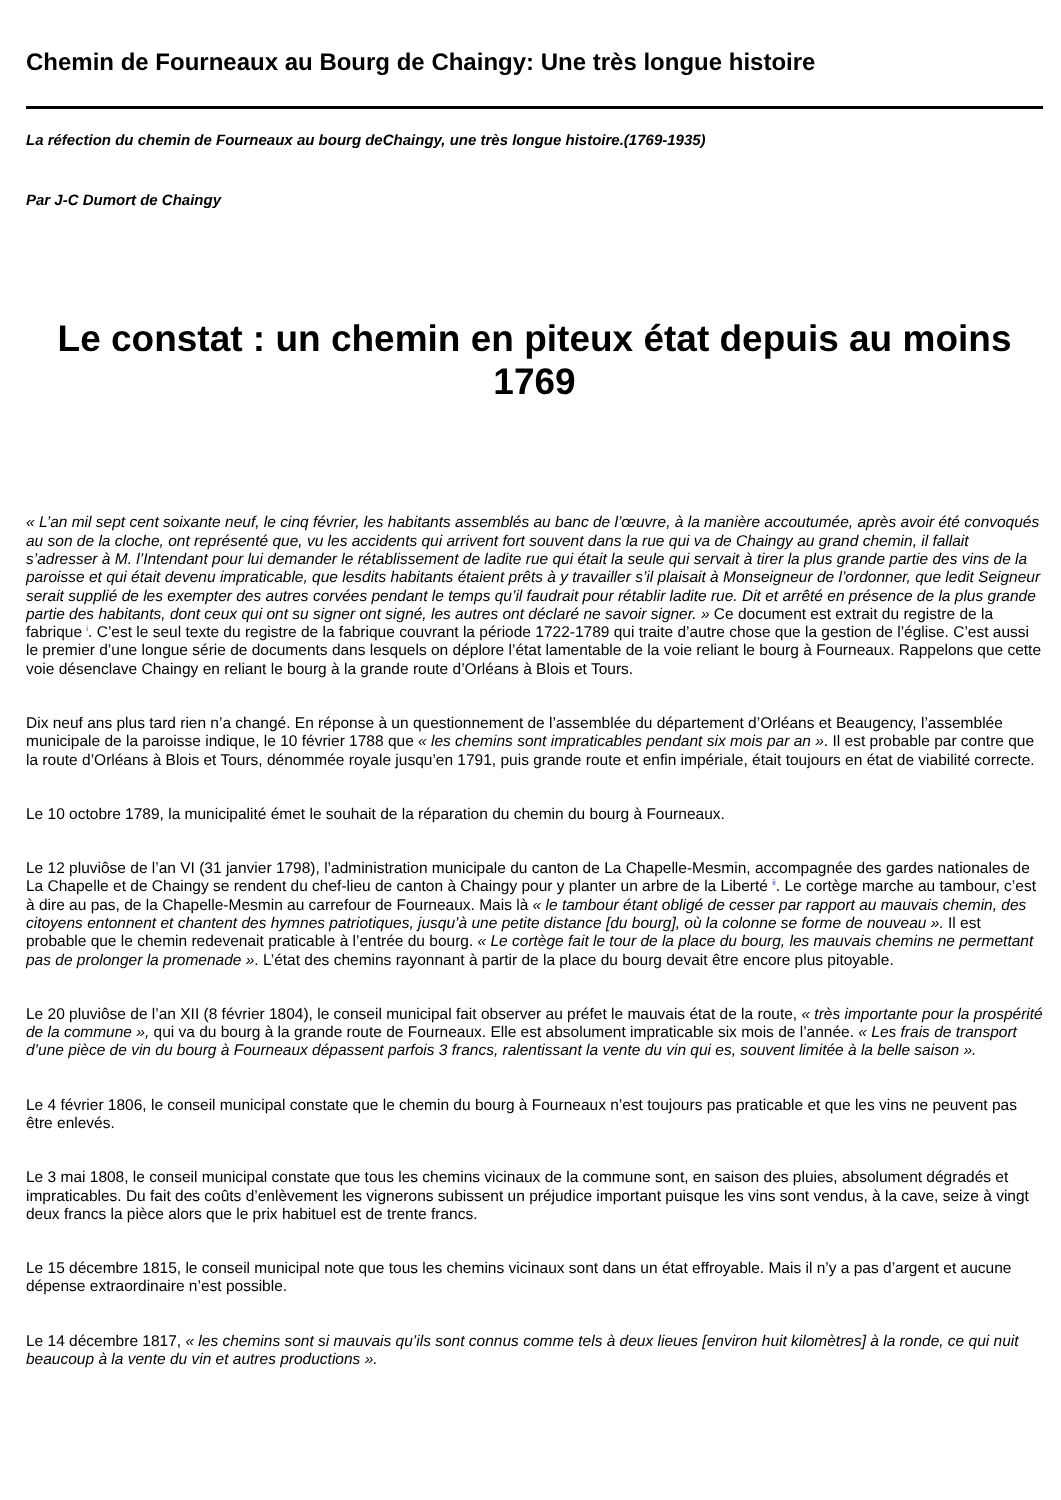Chemin de Fourneaux au Bourg de Chaingy: Une très longue histoire
La réfection du chemin de Fourneaux au bourg deChaingy, une très longue histoire.(1769-1935)
Par J-C Dumort de Chaingy
Le constat : un chemin en piteux état depuis au moins 1769
« L’an mil sept cent soixante neuf, le cinq février, les habitants assemblés au banc de l’œuvre, à la manière accoutumée, après avoir été convoqués au son de la cloche, ont représenté que, vu les accidents qui arrivent fort souvent dans la rue qui va de Chaingy au grand chemin, il fallait s’adresser à M. l’Intendant pour lui demander le rétablissement de ladite rue qui était la seule qui servait à tirer la plus grande partie des vins de la paroisse et qui était devenu impraticable, que lesdits habitants étaient prêts à y travailler s’il plaisait à Monseigneur de l’ordonner, que ledit Seigneur serait supplié de les exempter des autres corvées pendant le temps qu’il faudrait pour rétablir ladite rue. Dit et arrêté en présence de la plus grande partie des habitants, dont ceux qui ont su signer ont signé, les autres ont déclaré ne savoir signer. » Ce document est extrait du registre de la fabrique <sup>i</sup>. C’est le seul texte du registre de la fabrique couvrant la période 1722-1789 qui traite d’autre chose que la gestion de l’église. C’est aussi le premier d’une longue série de documents dans lesquels on déplore l’état lamentable de la voie reliant le bourg à Fourneaux. Rappelons que cette voie désenclave Chaingy en reliant le bourg à la grande route d’Orléans à Blois et Tours.
Dix neuf ans plus tard rien n’a changé. En réponse à un questionnement de l’assemblée du département d’Orléans et Beaugency, l’assemblée municipale de la paroisse indique, le 10 février 1788 que « les chemins sont impraticables pendant six mois par an ». Il est probable par contre que la route d’Orléans à Blois et Tours, dénommée royale jusqu’en 1791, puis grande route et enfin impériale, était toujours en état de viabilité correcte.
Le 10 octobre 1789, la municipalité émet le souhait de la réparation du chemin du bourg à Fourneaux.
Le 12 pluviôse de l’an VI (31 janvier 1798), l’administration municipale du canton de La Chapelle-Mesmin, accompagnée des gardes nationales de La Chapelle et de Chaingy se rendent du chef-lieu de canton à Chaingy pour y planter un arbre de la Liberté <sup>ii</sup>. Le cortège marche au tambour, c’est à dire au pas, de la Chapelle-Mesmin au carrefour de Fourneaux. Mais là « le tambour étant obligé de cesser par rapport au mauvais chemin, des citoyens entonnent et chantent des hymnes patriotiques, jusqu’à une petite distance [du bourg], où la colonne se forme de nouveau ». Il est probable que le chemin redevenait praticable à l’entrée du bourg. « Le cortège fait le tour de la place du bourg, les mauvais chemins ne permettant pas de prolonger la promenade ». L’état des chemins rayonnant à partir de la place du bourg devait être encore plus pitoyable.
Le 20 pluviôse de l’an XII (8 février 1804), le conseil municipal fait observer au préfet le mauvais état de la route, « très importante pour la prospérité de la commune », qui va du bourg à la grande route de Fourneaux. Elle est absolument impraticable six mois de l’année. « Les frais de transport d’une pièce de vin du bourg à Fourneaux dépassent parfois 3 francs, ralentissant la vente du vin qui es, souvent limitée à la belle saison ».
Le 4 février 1806, le conseil municipal constate que le chemin du bourg à Fourneaux n’est toujours pas praticable et que les vins ne peuvent pas être enlevés.
Le 3 mai 1808, le conseil municipal constate que tous les chemins vicinaux de la commune sont, en saison des pluies, absolument dégradés et impraticables. Du fait des coûts d’enlèvement les vignerons subissent un préjudice important puisque les vins sont vendus, à la cave, seize à vingt deux francs la pièce alors que le prix habituel est de trente francs.
Le 15 décembre 1815, le conseil municipal note que tous les chemins vicinaux sont dans un état effroyable. Mais il n’y a pas d’argent et aucune dépense extraordinaire n’est possible.
Le 14 décembre 1817, « les chemins sont si mauvais qu’ils sont connus comme tels à deux lieues [environ huit kilomètres] à la ronde, ce qui nuit beaucoup à la vente du vin et autres productions ».